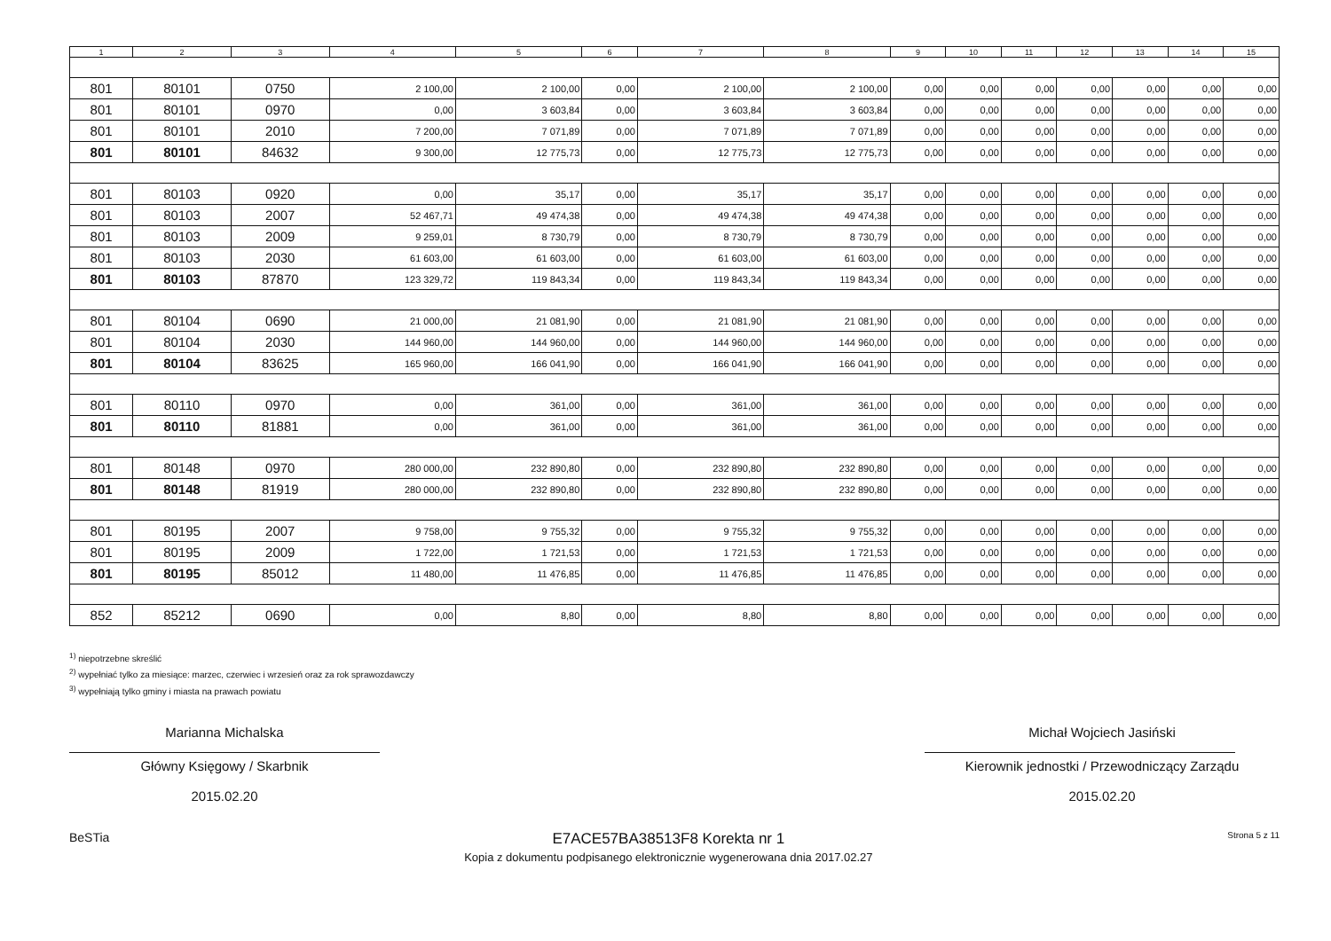| 1 | 2 | 3 | 4 | 5 | 6 | 7 | 8 | 9 | 10 | 11 | 12 | 13 | 14 | 15 |
| --- | --- | --- | --- | --- | --- | --- | --- | --- | --- | --- | --- | --- | --- | --- |
| 801 | 80101 | 0750 | 2 100,00 | 2 100,00 | 0,00 | 2 100,00 | 2 100,00 | 0,00 | 0,00 | 0,00 | 0,00 | 0,00 | 0,00 | 0,00 |
| 801 | 80101 | 0970 | 0,00 | 3 603,84 | 0,00 | 3 603,84 | 3 603,84 | 0,00 | 0,00 | 0,00 | 0,00 | 0,00 | 0,00 | 0,00 |
| 801 | 80101 | 2010 | 7 200,00 | 7 071,89 | 0,00 | 7 071,89 | 7 071,89 | 0,00 | 0,00 | 0,00 | 0,00 | 0,00 | 0,00 | 0,00 |
| 801 | 80101 | 84632 | 9 300,00 | 12 775,73 | 0,00 | 12 775,73 | 12 775,73 | 0,00 | 0,00 | 0,00 | 0,00 | 0,00 | 0,00 | 0,00 |
| 801 | 80103 | 0920 | 0,00 | 35,17 | 0,00 | 35,17 | 35,17 | 0,00 | 0,00 | 0,00 | 0,00 | 0,00 | 0,00 | 0,00 |
| 801 | 80103 | 2007 | 52 467,71 | 49 474,38 | 0,00 | 49 474,38 | 49 474,38 | 0,00 | 0,00 | 0,00 | 0,00 | 0,00 | 0,00 | 0,00 |
| 801 | 80103 | 2009 | 9 259,01 | 8 730,79 | 0,00 | 8 730,79 | 8 730,79 | 0,00 | 0,00 | 0,00 | 0,00 | 0,00 | 0,00 | 0,00 |
| 801 | 80103 | 2030 | 61 603,00 | 61 603,00 | 0,00 | 61 603,00 | 61 603,00 | 0,00 | 0,00 | 0,00 | 0,00 | 0,00 | 0,00 | 0,00 |
| 801 | 80103 | 87870 | 123 329,72 | 119 843,34 | 0,00 | 119 843,34 | 119 843,34 | 0,00 | 0,00 | 0,00 | 0,00 | 0,00 | 0,00 | 0,00 |
| 801 | 80104 | 0690 | 21 000,00 | 21 081,90 | 0,00 | 21 081,90 | 21 081,90 | 0,00 | 0,00 | 0,00 | 0,00 | 0,00 | 0,00 | 0,00 |
| 801 | 80104 | 2030 | 144 960,00 | 144 960,00 | 0,00 | 144 960,00 | 144 960,00 | 0,00 | 0,00 | 0,00 | 0,00 | 0,00 | 0,00 | 0,00 |
| 801 | 80104 | 83625 | 165 960,00 | 166 041,90 | 0,00 | 166 041,90 | 166 041,90 | 0,00 | 0,00 | 0,00 | 0,00 | 0,00 | 0,00 | 0,00 |
| 801 | 80110 | 0970 | 0,00 | 361,00 | 0,00 | 361,00 | 361,00 | 0,00 | 0,00 | 0,00 | 0,00 | 0,00 | 0,00 | 0,00 |
| 801 | 80110 | 81881 | 0,00 | 361,00 | 0,00 | 361,00 | 361,00 | 0,00 | 0,00 | 0,00 | 0,00 | 0,00 | 0,00 | 0,00 |
| 801 | 80148 | 0970 | 280 000,00 | 232 890,80 | 0,00 | 232 890,80 | 232 890,80 | 0,00 | 0,00 | 0,00 | 0,00 | 0,00 | 0,00 | 0,00 |
| 801 | 80148 | 81919 | 280 000,00 | 232 890,80 | 0,00 | 232 890,80 | 232 890,80 | 0,00 | 0,00 | 0,00 | 0,00 | 0,00 | 0,00 | 0,00 |
| 801 | 80195 | 2007 | 9 758,00 | 9 755,32 | 0,00 | 9 755,32 | 9 755,32 | 0,00 | 0,00 | 0,00 | 0,00 | 0,00 | 0,00 | 0,00 |
| 801 | 80195 | 2009 | 1 722,00 | 1 721,53 | 0,00 | 1 721,53 | 1 721,53 | 0,00 | 0,00 | 0,00 | 0,00 | 0,00 | 0,00 | 0,00 |
| 801 | 80195 | 85012 | 11 480,00 | 11 476,85 | 0,00 | 11 476,85 | 11 476,85 | 0,00 | 0,00 | 0,00 | 0,00 | 0,00 | 0,00 | 0,00 |
| 852 | 85212 | 0690 | 0,00 | 8,80 | 0,00 | 8,80 | 8,80 | 0,00 | 0,00 | 0,00 | 0,00 | 0,00 | 0,00 | 0,00 |
<sup>1)</sup> niepotrzebne skreślić
<sup>2)</sup> wypełniać tylko za miesiące: marzec, czerwiec i wrzesień oraz za rok sprawozdawczy
<sup>3)</sup> wypełniają tylko gminy i miasta na prawach powiatu
Marianna Michalska
Główny Księgowy / Skarbnik
2015.02.20
Michał Wojciech Jasiński
Kierownik jednostki / Przewodniczący Zarządu
2015.02.20
BeSTia E7ACE57BA38513F8 Korekta nr 1
Kopia z dokumentu podpisanego elektronicznie wygenerowana dnia 2017.02.27 Strona 5 z 11